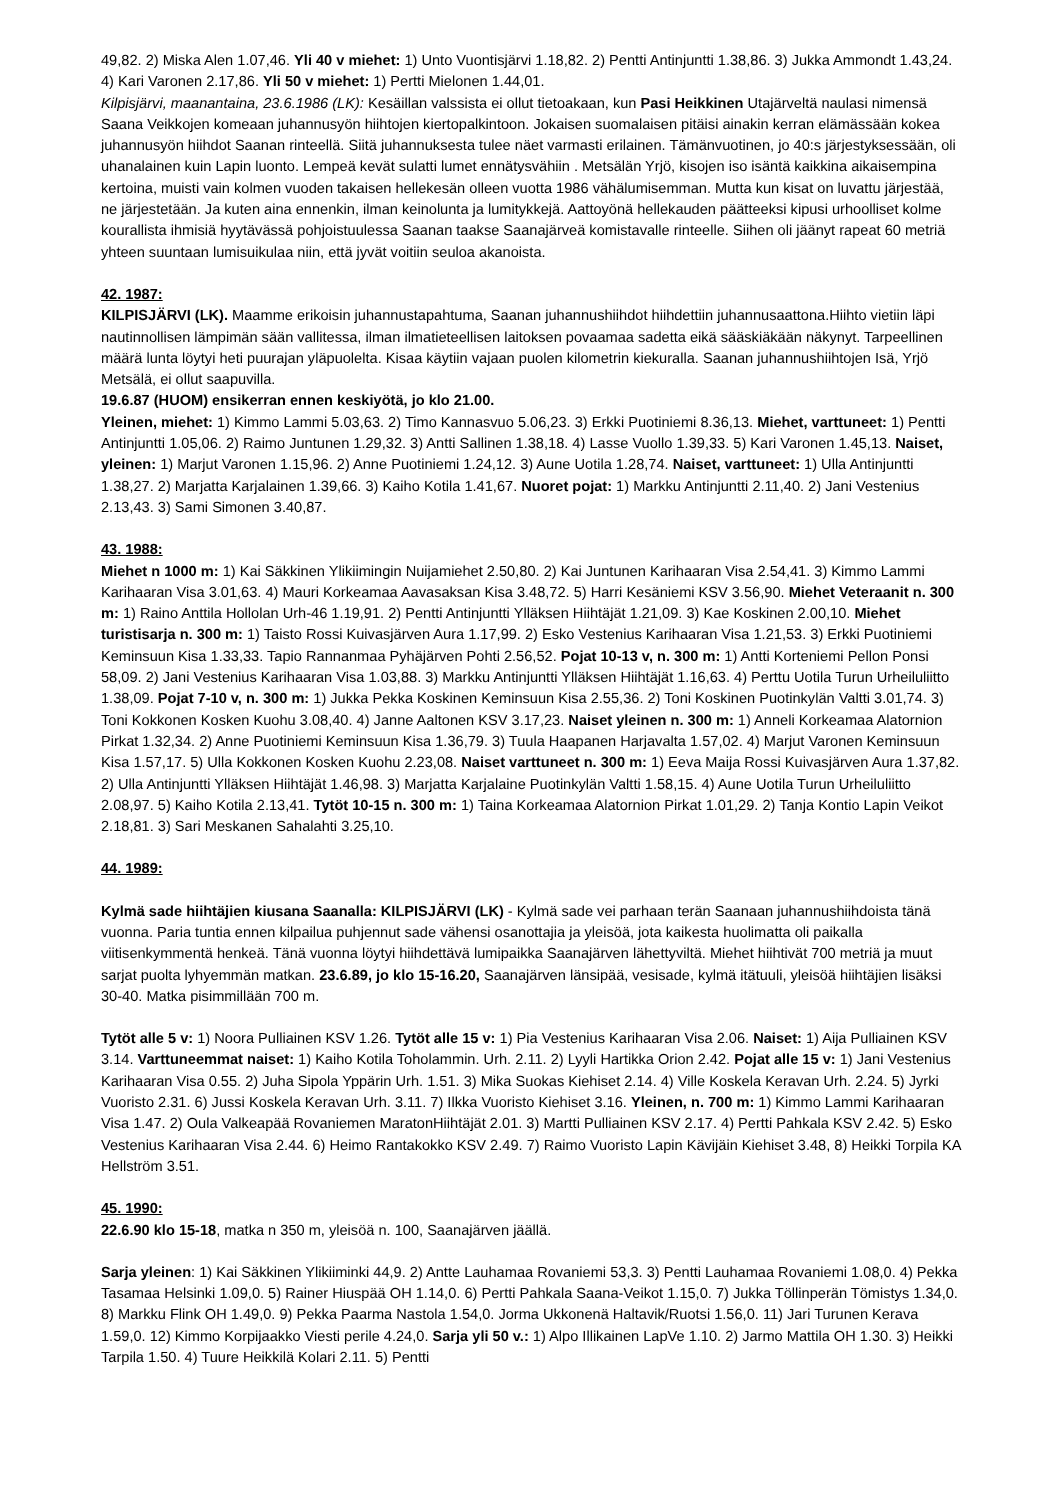49,82. 2) Miska Alen 1.07,46. Yli 40 v miehet: 1) Unto Vuontisjärvi 1.18,82. 2) Pentti Antinjuntti 1.38,86. 3) Jukka Ammondt 1.43,24. 4) Kari Varonen 2.17,86. Yli 50 v miehet: 1) Pertti Mielonen 1.44,01.
Kilpisjärvi, maanantaina, 23.6.1986 (LK): Kesäillan valssista ei ollut tietoakaan, kun Pasi Heikkinen Utajärveltä naulasi nimensä Saana Veikkojen komeaan juhannusyön hiihtojen kiertopalkintoon. Jokaisen suomalaisen pitäisi ainakin kerran elämässään kokea juhannusyön hiihdot Saanan rinteellä. Siitä juhannuksesta tulee näet varmasti erilainen. Tämänvuotinen, jo 40:s järjestyksessään, oli uhanalainen kuin Lapin luonto. Lempeä kevät sulatti lumet ennätysvähiin . Metsälän Yrjö, kisojen iso isäntä kaikkina aikaisempina kertoina, muisti vain kolmen vuoden takaisen hellekesän olleen vuotta 1986 vähälumisemman. Mutta kun kisat on luvattu järjestää, ne järjestetään. Ja kuten aina ennenkin, ilman keinolunta ja lumitykkejä. Aattoyönä hellekauden päätteeksi kipusi urhoolliset kolme kourallista ihmisiä hyytävässä pohjoistuulessa Saanan taakse Saanajärveä komistavalle rinteelle. Siihen oli jäänyt rapeat 60 metriä yhteen suuntaan lumisuikulaa niin, että jyvät voitiin seuloa akanoista.
42. 1987:
KILPISJÄRVI (LK). Maamme erikoisin juhannustapahtuma, Saanan juhannushiihdot hiihdettiin juhannusaattona.Hiihto vietiin läpi nautinnollisen lämpimän sään vallitessa, ilman ilmatieteellisen laitoksen povaamaa sadetta eikä sääskiäkään näkynyt. Tarpeellinen määrä lunta löytyi heti puurajan yläpuolelta. Kisaa käytiin vajaan puolen kilometrin kiekuralla. Saanan juhannushiihtojen Isä, Yrjö Metsälä, ei ollut saapuvilla.
19.6.87 (HUOM) ensikerran ennen keskiyötä, jo klo 21.00.
Yleinen, miehet: 1) Kimmo Lammi 5.03,63. 2) Timo Kannasvuo 5.06,23. 3) Erkki Puotiniemi 8.36,13. Miehet, varttuneet: 1) Pentti Antinjuntti 1.05,06. 2) Raimo Juntunen 1.29,32. 3) Antti Sallinen 1.38,18. 4) Lasse Vuollo 1.39,33. 5) Kari Varonen 1.45,13. Naiset, yleinen: 1) Marjut Varonen 1.15,96. 2) Anne Puotiniemi 1.24,12. 3) Aune Uotila 1.28,74. Naiset, varttuneet: 1) Ulla Antinjuntti 1.38,27. 2) Marjatta Karjalainen 1.39,66. 3) Kaiho Kotila 1.41,67. Nuoret pojat: 1) Markku Antinjuntti 2.11,40. 2) Jani Vestenius 2.13,43. 3) Sami Simonen 3.40,87.
43. 1988:
Miehet n 1000 m: 1) Kai Säkkinen Ylikiimingin Nuijamiehet 2.50,80. 2) Kai Juntunen Karihaaran Visa 2.54,41. 3) Kimmo Lammi Karihaaran Visa 3.01,63. 4) Mauri Korkeamaa Aavasaksan Kisa 3.48,72. 5) Harri Kesäniemi KSV 3.56,90. Miehet Veteraanit n. 300 m: 1) Raino Anttila Hollolan Urh-46 1.19,91. 2) Pentti Antinjuntti Ylläksen Hiihtäjät 1.21,09. 3) Kae Koskinen 2.00,10. Miehet turistisarja n. 300 m: 1) Taisto Rossi Kuivasjärven Aura 1.17,99. 2) Esko Vestenius Karihaaran Visa 1.21,53. 3) Erkki Puotiniemi Keminsuun Kisa 1.33,33. Tapio Rannanmaa Pyhäjärven Pohti 2.56,52. Pojat 10-13 v, n. 300 m: 1) Antti Korteniemi Pellon Ponsi 58,09. 2) Jani Vestenius Karihaaran Visa 1.03,88. 3) Markku Antinjuntti Ylläksen Hiihtäjät 1.16,63. 4) Perttu Uotila Turun Urheiluliitto 1.38,09. Pojat 7-10 v, n. 300 m: 1) Jukka Pekka Koskinen Keminsuun Kisa 2.55,36. 2) Toni Koskinen Puotinkylän Valtti 3.01,74. 3) Toni Kokkonen Kosken Kuohu 3.08,40. 4) Janne Aaltonen KSV 3.17,23. Naiset yleinen n. 300 m: 1) Anneli Korkeamaa Alatornion Pirkat 1.32,34. 2) Anne Puotiniemi Keminsuun Kisa 1.36,79. 3) Tuula Haapanen Harjavalta 1.57,02. 4) Marjut Varonen Keminsuun Kisa 1.57,17. 5) Ulla Kokkonen Kosken Kuohu 2.23,08. Naiset varttuneet n. 300 m: 1) Eeva Maija Rossi Kuivasjärven Aura 1.37,82. 2) Ulla Antinjuntti Ylläksen Hiihtäjät 1.46,98. 3) Marjatta Karjalaine Puotinkylän Valtti 1.58,15. 4) Aune Uotila Turun Urheiluliitto 2.08,97. 5) Kaiho Kotila 2.13,41. Tytöt 10-15 n. 300 m: 1) Taina Korkeamaa Alatornion Pirkat 1.01,29. 2) Tanja Kontio Lapin Veikot 2.18,81. 3) Sari Meskanen Sahalahti 3.25,10.
44. 1989:
Kylmä sade hiihtäjien kiusana Saanalla: KILPISJÄRVI (LK) - Kylmä sade vei parhaan terän Saanaan juhannushiihdoista tänä vuonna. Paria tuntia ennen kilpailua puhjennut sade vähensi osanottajia ja yleisöä, jota kaikesta huolimatta oli paikalla viitisenkymmentä henkeä. Tänä vuonna löytyi hiihdettävä lumipaikka Saanajärven lähettyviltä. Miehet hiihtivät 700 metriä ja muut sarjat puolta lyhyemmän matkan. 23.6.89, jo klo 15-16.20, Saanajärven länsipää, vesisade, kylmä itätuuli, yleisöä hiihtäjien lisäksi 30-40. Matka pisimmillään 700 m.
Tytöt alle 5 v: 1) Noora Pulliainen KSV 1.26. Tytöt alle 15 v: 1) Pia Vestenius Karihaaran Visa 2.06. Naiset: 1) Aija Pulliainen KSV 3.14. Varttuneemmat naiset: 1) Kaiho Kotila Toholammin. Urh. 2.11. 2) Lyyli Hartikka Orion 2.42. Pojat alle 15 v: 1) Jani Vestenius Karihaaran Visa 0.55. 2) Juha Sipola Yppärin Urh. 1.51. 3) Mika Suokas Kiehiset 2.14. 4) Ville Koskela Keravan Urh. 2.24. 5) Jyrki Vuoristo 2.31. 6) Jussi Koskela Keravan Urh. 3.11. 7) Ilkka Vuoristo Kiehiset 3.16. Yleinen, n. 700 m: 1) Kimmo Lammi Karihaaran Visa 1.47. 2) Oula Valkeapää Rovaniemen MaratonHiihtäjät 2.01. 3) Martti Pulliainen KSV 2.17. 4) Pertti Pahkala KSV 2.42. 5) Esko Vestenius Karihaaran Visa 2.44. 6) Heimo Rantakokko KSV 2.49. 7) Raimo Vuoristo Lapin Kävijäin Kiehiset 3.48, 8) Heikki Torpila KA Hellström 3.51.
45. 1990:
22.6.90 klo 15-18, matka n 350 m, yleisöä n. 100, Saanajärven jäällä.
Sarja yleinen: 1) Kai Säkkinen Ylikiiminki 44,9. 2) Antte Lauhamaa Rovaniemi 53,3. 3) Pentti Lauhamaa Rovaniemi 1.08,0. 4) Pekka Tasamaa Helsinki 1.09,0. 5) Rainer Hiuspää OH 1.14,0. 6) Pertti Pahkala Saana-Veikot 1.15,0. 7) Jukka Töllinperän Tömistys 1.34,0. 8) Markku Flink OH 1.49,0. 9) Pekka Paarma Nastola 1.54,0. Jorma Ukkonenä Haltavik/Ruotsi 1.56,0. 11) Jari Turunen Kerava 1.59,0. 12) Kimmo Korpijaakko Viesti perile 4.24,0. Sarja yli 50 v.: 1) Alpo Illikainen LapVe 1.10. 2) Jarmo Mattila OH 1.30. 3) Heikki Tarpila 1.50. 4) Tuure Heikkilä Kolari 2.11. 5) Pentti